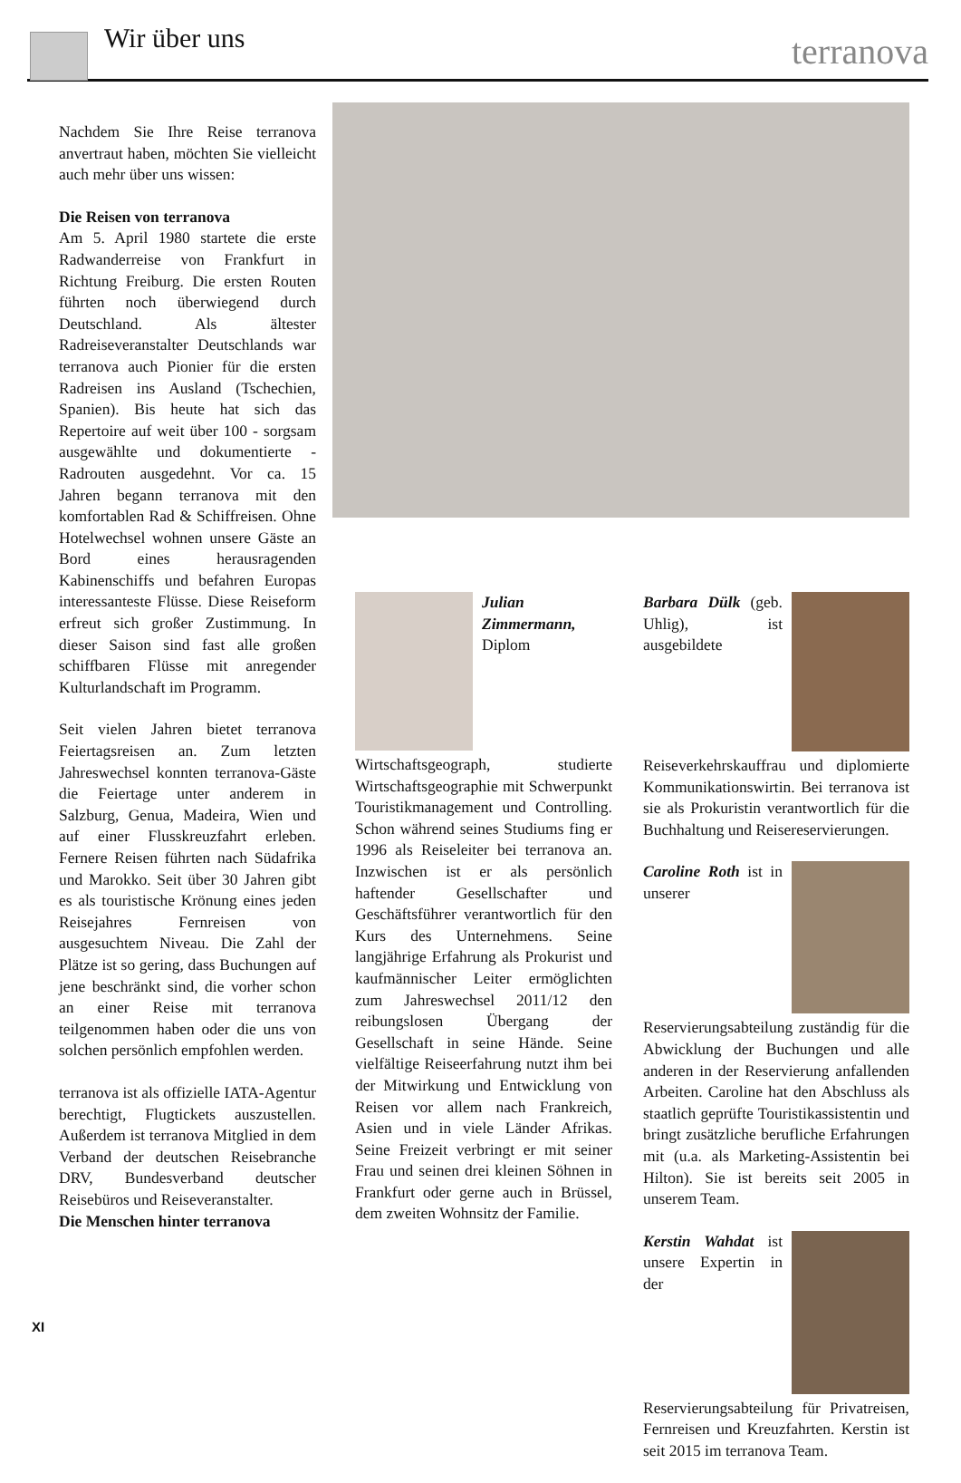Wir über uns terranova
Nachdem Sie Ihre Reise terranova anvertraut haben, möchten Sie vielleicht auch mehr über uns wissen:
Die Reisen von terranova
Am 5. April 1980 startete die erste Radwanderreise von Frankfurt in Richtung Freiburg. Die ersten Routen führten noch überwiegend durch Deutschland. Als ältester Radreiseveranstalter Deutschlands war terranova auch Pionier für die ersten Radreisen ins Ausland (Tschechien, Spanien). Bis heute hat sich das Repertoire auf weit über 100 - sorgsam ausgewählte und dokumentierte - Radrouten ausgedehnt. Vor ca. 15 Jahren begann terranova mit den komfortablen Rad & Schiffreisen. Ohne Hotelwechsel wohnen unsere Gäste an Bord eines herausragenden Kabinenschiffs und befahren Europas interessanteste Flüsse. Diese Reiseform erfreut sich großer Zustimmung. In dieser Saison sind fast alle großen schiffbaren Flüsse mit anregender Kulturlandschaft im Programm.
Seit vielen Jahren bietet terranova Feiertagsreisen an. Zum letzten Jahreswechsel konnten terranova-Gäste die Feiertage unter anderem in Salzburg, Genua, Madeira, Wien und auf einer Flusskreuzfahrt erleben. Fernere Reisen führten nach Südafrika und Marokko. Seit über 30 Jahren gibt es als touristische Krönung eines jeden Reisejahres Fernreisen von ausgesuchtem Niveau. Die Zahl der Plätze ist so gering, dass Buchungen auf jene beschränkt sind, die vorher schon an einer Reise mit terranova teilgenommen haben oder die uns von solchen persönlich empfohlen werden.
terranova ist als offizielle IATA-Agentur berechtigt, Flugtickets auszustellen. Außerdem ist terranova Mitglied in dem Verband der deutschen Reisebranche DRV, Bundesverband deutscher Reisebüros und Reiseveranstalter.
Die Menschen hinter terranova
Julian Zimmermann, Diplom Wirtschaftsgeograph, studierte Wirtschaftsgeographie mit Schwerpunkt Touristikmanagement und Controlling. Schon während seines Studiums fing er 1996 als Reiseleiter bei terranova an. Inzwischen ist er als persönlich haftender Gesellschafter und Geschäftsführer verantwortlich für den Kurs des Unternehmens. Seine langjährige Erfahrung als Prokurist und kaufmännischer Leiter ermöglichten zum Jahreswechsel 2011/12 den reibungslosen Übergang der Gesellschaft in seine Hände. Seine vielfältige Reiseerfahrung nutzt ihm bei der Mitwirkung und Entwicklung von Reisen vor allem nach Frankreich, Asien und in viele Länder Afrikas. Seine Freizeit verbringt er mit seiner Frau und seinen drei kleinen Söhnen in Frankfurt oder gerne auch in Brüssel, dem zweiten Wohnsitz der Familie.
Barbara Dülk (geb. Uhlig), ist ausgebildete Reiseverkehrskauffrau und diplomierte Kommunikationswirtin. Bei terranova ist sie als Prokuristin verantwortlich für die Buchhaltung und Reisereservierungen.
Caroline Roth ist in unserer Reservierungsabteilung zuständig für die Abwicklung der Buchungen und alle anderen in der Reservierung anfallenden Arbeiten. Caroline hat den Abschluss als staatlich geprüfte Touristikassistentin und bringt zusätzliche berufliche Erfahrungen mit (u.a. als Marketing-Assistentin bei Hilton). Sie ist bereits seit 2005 in unserem Team.
Kerstin Wahdat ist unsere Expertin in der Reservierungsabteilung für Privatreisen, Fernreisen und Kreuzfahrten. Kerstin ist seit 2015 im terranova Team.
XI